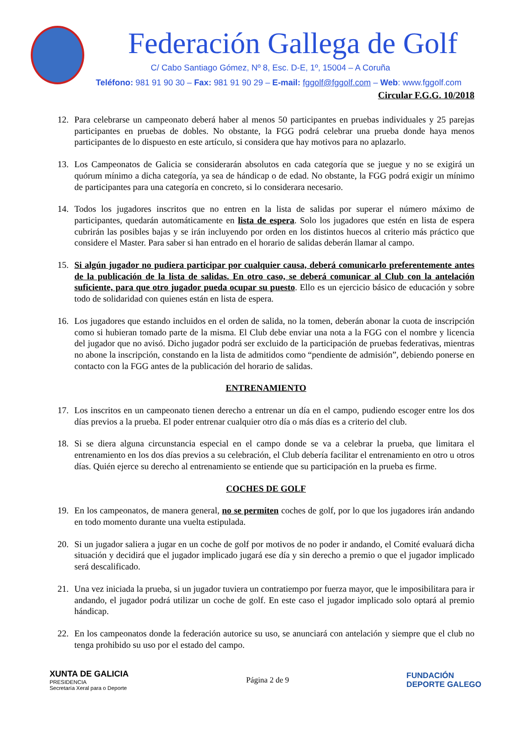Federación Gallega de Golf
C/ Cabo Santiago Gómez, Nº 8, Esc. D-E, 1º, 15004 – A Coruña
Teléfono: 981 91 90 30 – Fax: 981 91 90 29 – E-mail: fggolf@fggolf.com – Web: www.fggolf.com
Circular F.G.G. 10/2018
12. Para celebrarse un campeonato deberá haber al menos 50 participantes en pruebas individuales y 25 parejas participantes en pruebas de dobles. No obstante, la FGG podrá celebrar una prueba donde haya menos participantes de lo dispuesto en este artículo, si considera que hay motivos para no aplazarlo.
13. Los Campeonatos de Galicia se considerarán absolutos en cada categoría que se juegue y no se exigirá un quórum mínimo a dicha categoría, ya sea de hándicap o de edad. No obstante, la FGG podrá exigir un mínimo de participantes para una categoría en concreto, si lo considerara necesario.
14. Todos los jugadores inscritos que no entren en la lista de salidas por superar el número máximo de participantes, quedarán automáticamente en lista de espera. Solo los jugadores que estén en lista de espera cubrirán las posibles bajas y se irán incluyendo por orden en los distintos huecos al criterio más práctico que considere el Master. Para saber si han entrado en el horario de salidas deberán llamar al campo.
15. Si algún jugador no pudiera participar por cualquier causa, deberá comunicarlo preferentemente antes de la publicación de la lista de salidas. En otro caso, se deberá comunicar al Club con la antelación suficiente, para que otro jugador pueda ocupar su puesto. Ello es un ejercicio básico de educación y sobre todo de solidaridad con quienes están en lista de espera.
16. Los jugadores que estando incluidos en el orden de salida, no la tomen, deberán abonar la cuota de inscripción como si hubieran tomado parte de la misma. El Club debe enviar una nota a la FGG con el nombre y licencia del jugador que no avisó. Dicho jugador podrá ser excluido de la participación de pruebas federativas, mientras no abone la inscripción, constando en la lista de admitidos como “pendiente de admisión”, debiendo ponerse en contacto con la FGG antes de la publicación del horario de salidas.
ENTRENAMIENTO
17. Los inscritos en un campeonato tienen derecho a entrenar un día en el campo, pudiendo escoger entre los dos días previos a la prueba. El poder entrenar cualquier otro día o más días es a criterio del club.
18. Si se diera alguna circunstancia especial en el campo donde se va a celebrar la prueba, que limitara el entrenamiento en los dos días previos a su celebración, el Club debería facilitar el entrenamiento en otro u otros días. Quién ejerce su derecho al entrenamiento se entiende que su participación en la prueba es firme.
COCHES DE GOLF
19. En los campeonatos, de manera general, no se permiten coches de golf, por lo que los jugadores irán andando en todo momento durante una vuelta estipulada.
20. Si un jugador saliera a jugar en un coche de golf por motivos de no poder ir andando, el Comité evaluará dicha situación y decidirá que el jugador implicado jugará ese día y sin derecho a premio o que el jugador implicado será descalificado.
21. Una vez iniciada la prueba, si un jugador tuviera un contratiempo por fuerza mayor, que le imposibilitara para ir andando, el jugador podrá utilizar un coche de golf. En este caso el jugador implicado solo optará al premio hándicap.
22. En los campeonatos donde la federación autorice su uso, se anunciará con antelación y siempre que el club no tenga prohibido su uso por el estado del campo.
XUNTA DE GALICIA
PRESIDENCIA
Secretaría Xeral para o Deporte
Página 2 de 9
FUNDACIÓN
DEPORTE GALEGO